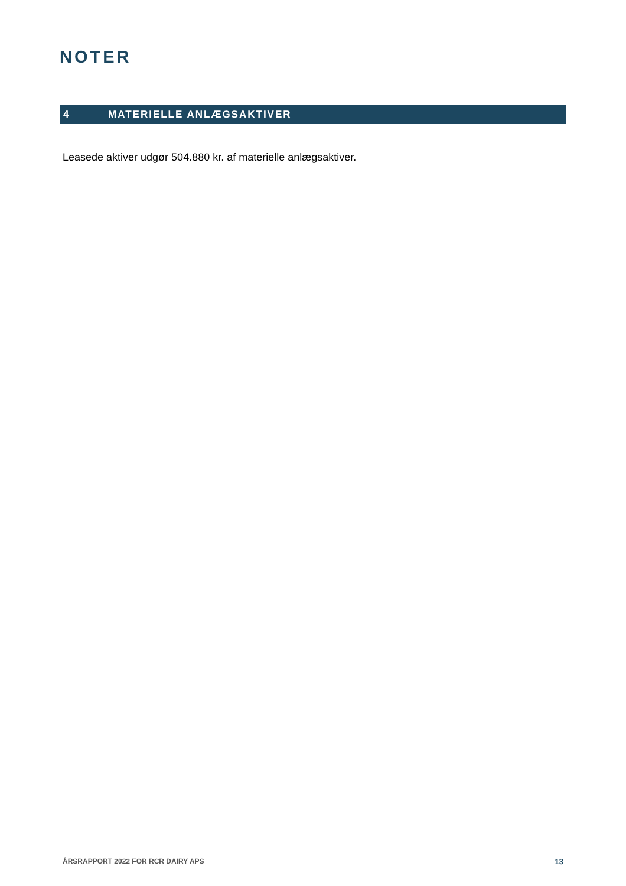NOTER
4 MATERIELLE ANLÆGSAKTIVER
Leasede aktiver udgør 504.880 kr. af materielle anlægsaktiver.
ÅRSRAPPORT 2022 FOR RCR DAIRY APS 13